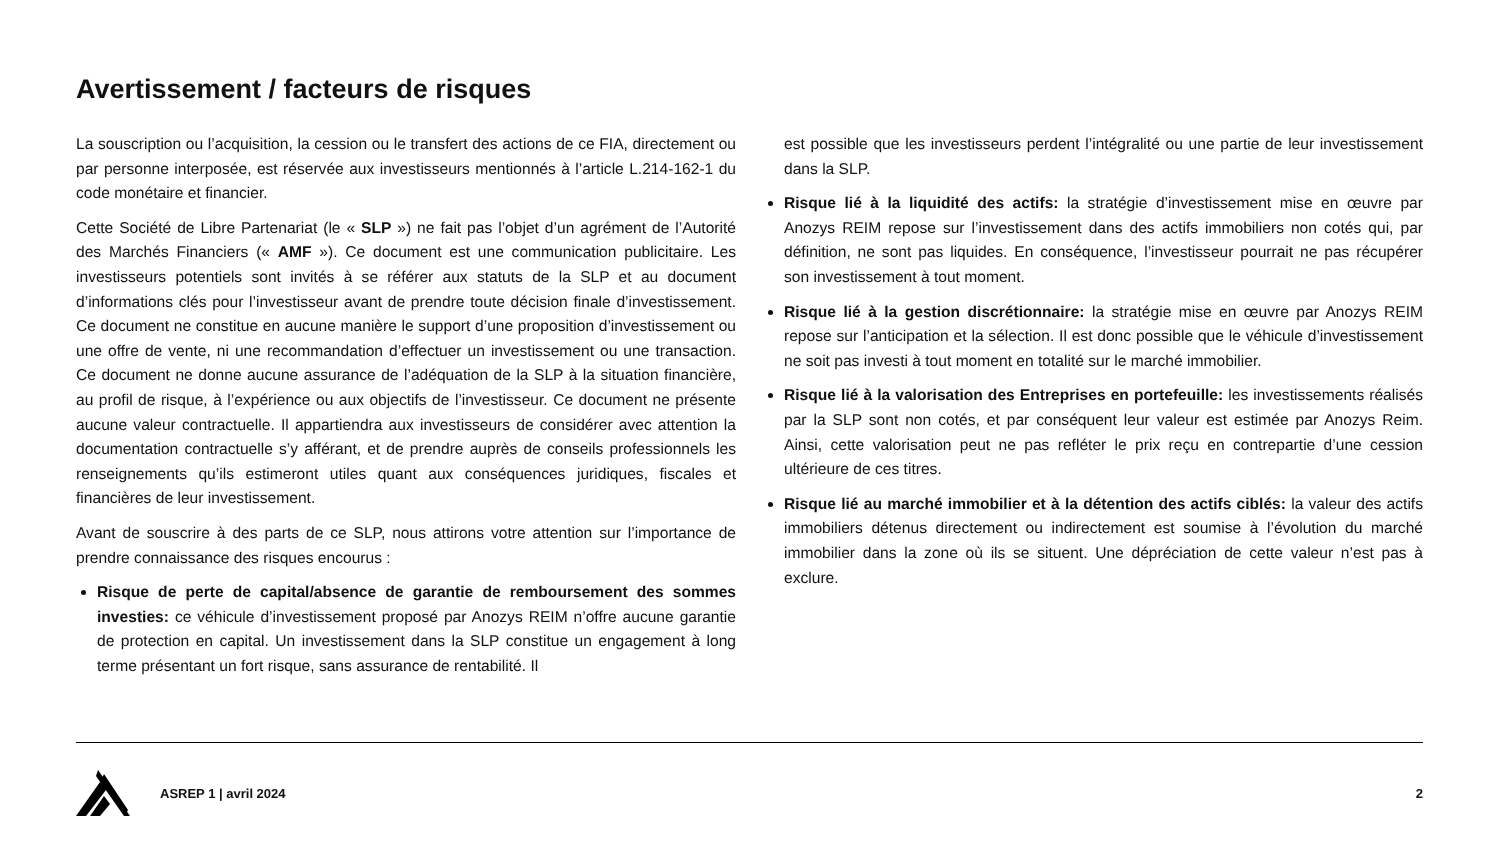Avertissement / facteurs de risques
La souscription ou l’acquisition, la cession ou le transfert des actions de ce FIA, directement ou par personne interposée, est réservée aux investisseurs mentionnés à l’article L.214-162-1 du code monétaire et financier.
Cette Société de Libre Partenariat (le « SLP ») ne fait pas l’objet d’un agrément de l’Autorité des Marchés Financiers (« AMF »). Ce document est une communication publicitaire. Les investisseurs potentiels sont invités à se référer aux statuts de la SLP et au document d’informations clés pour l’investisseur avant de prendre toute décision finale d’investissement. Ce document ne constitue en aucune manière le support d’une proposition d’investissement ou une offre de vente, ni une recommandation d’effectuer un investissement ou une transaction. Ce document ne donne aucune assurance de l’adéquation de la SLP à la situation financière, au profil de risque, à l’expérience ou aux objectifs de l’investisseur. Ce document ne présente aucune valeur contractuelle. Il appartiendra aux investisseurs de considérer avec attention la documentation contractuelle s’y afférant, et de prendre auprès de conseils professionnels les renseignements qu’ils estimeront utiles quant aux conséquences juridiques, fiscales et financières de leur investissement.
Avant de souscrire à des parts de ce SLP, nous attirons votre attention sur l’importance de prendre connaissance des risques encourus :
Risque de perte de capital/absence de garantie de remboursement des sommes investies: ce véhicule d’investissement proposé par Anozys REIM n’offre aucune garantie de protection en capital. Un investissement dans la SLP constitue un engagement à long terme présentant un fort risque, sans assurance de rentabilité. Il
est possible que les investisseurs perdent l’intégralité ou une partie de leur investissement dans la SLP.
Risque lié à la liquidité des actifs: la stratégie d’investissement mise en œuvre par Anozys REIM repose sur l’investissement dans des actifs immobiliers non cotés qui, par définition, ne sont pas liquides. En conséquence, l’investisseur pourrait ne pas récupérer son investissement à tout moment.
Risque lié à la gestion discrétionnaire: la stratégie mise en œuvre par Anozys REIM repose sur l’anticipation et la sélection. Il est donc possible que le véhicule d’investissement ne soit pas investi à tout moment en totalité sur le marché immobilier.
Risque lié à la valorisation des Entreprises en portefeuille: les investissements réalisés par la SLP sont non cotés, et par conséquent leur valeur est estimée par Anozys Reim. Ainsi, cette valorisation peut ne pas refléter le prix reçu en contrepartie d’une cession ultérieure de ces titres.
Risque lié au marché immobilier et à la détention des actifs ciblés: la valeur des actifs immobiliers détenus directement ou indirectement est soumise à l’évolution du marché immobilier dans la zone où ils se situent. Une dépréciation de cette valeur n’est pas à exclure.
ASREP 1 | avril 2024 2